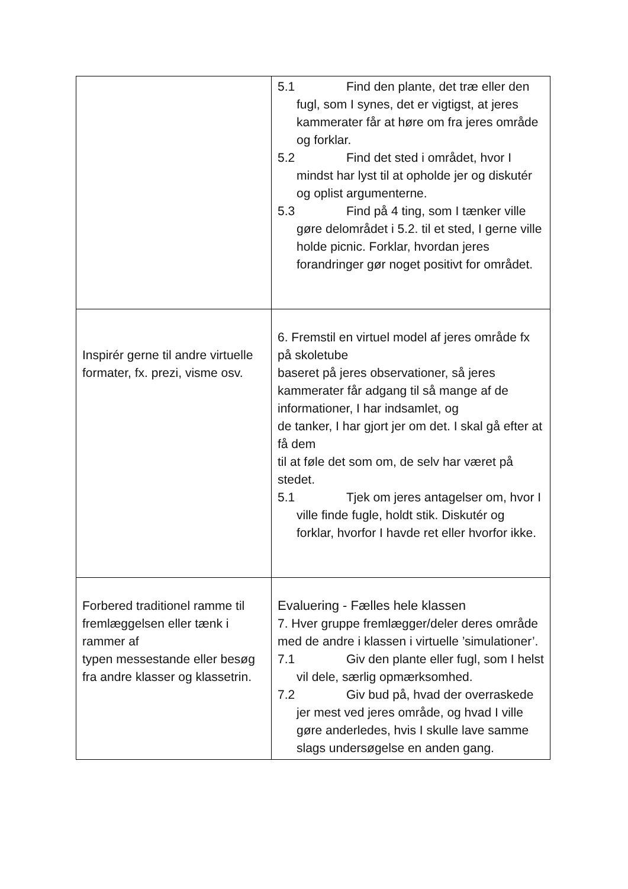| | 5.1 Find den plante, det træ eller den fugl, som I synes, det er vigtigst, at jeres kammerater får at høre om fra jeres område og forklar. 5.2 Find det sted i området, hvor I mindst har lyst til at opholde jer og diskutér og oplist argumenterne. 5.3 Find på 4 ting, som I tænker ville gøre delområdet i 5.2. til et sted, I gerne ville holde picnic. Forklar, hvordan jeres forandringer gør noget positivt for området. |
| Inspirér gerne til andre virtuelle formater, fx. prezi, visme osv. | 6. Fremstil en virtuel model af jeres område fx på skoletube baseret på jeres observationer, så jeres kammerater får adgang til så mange af de informationer, I har indsamlet, og de tanker, I har gjort jer om det. I skal gå efter at få dem til at føle det som om, de selv har været på stedet. 5.1 Tjek om jeres antagelser om, hvor I ville finde fugle, holdt stik. Diskutér og forklar, hvorfor I havde ret eller hvorfor ikke. |
| Forbered traditionel ramme til fremlæggelsen eller tænk i rammer af typen messestande eller besøg fra andre klasser og klassetrin. | Evaluering - Fælles hele klassen 7. Hver gruppe fremlægger/deler deres område med de andre i klassen i virtuelle ’simulationer’. 7.1 Giv den plante eller fugl, som I helst vil dele, særlig opmærksomhed. 7.2 Giv bud på, hvad der overraskede jer mest ved jeres område, og hvad I ville gøre anderledes, hvis I skulle lave samme slags undersøgelse en anden gang. |